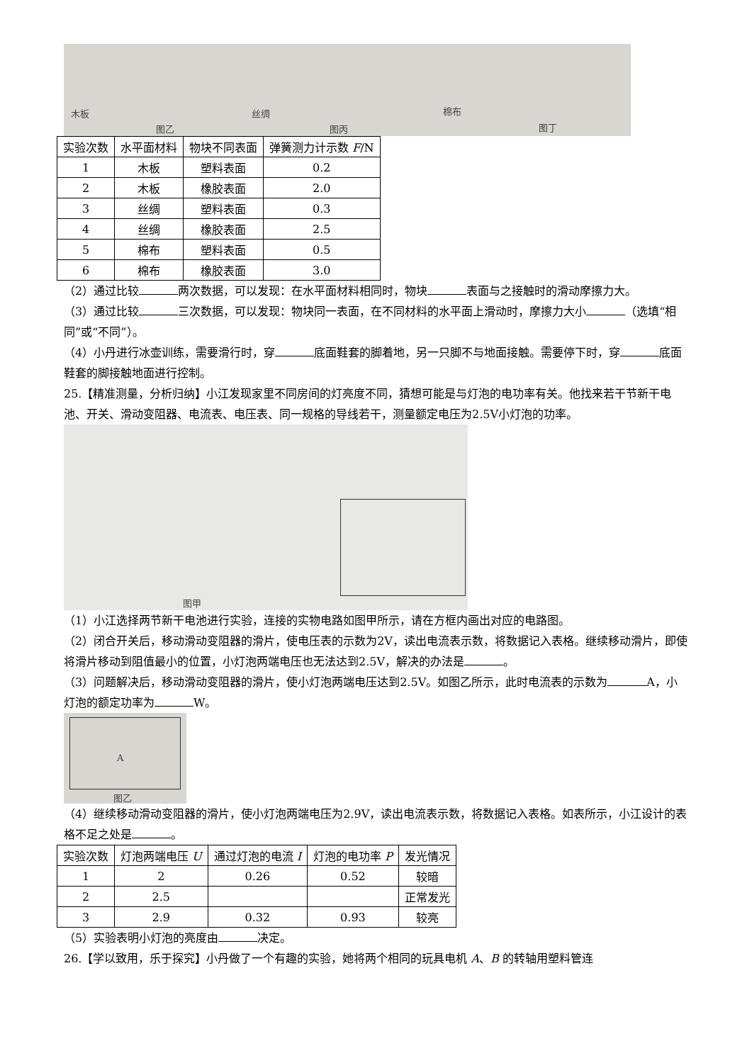木板
图乙
丝绸
图丙
棉布
图丁
| 实验次数 | 水平面材料 | 物块不同表面 | 弹簧测力计示数 F /N |
| --- | --- | --- | --- |
| 1 | 木板 | 塑料表面 | 0.2 |
| 2 | 木板 | 橡胶表面 | 2.0 |
| 3 | 丝绸 | 塑料表面 | 0.3 |
| 4 | 丝绸 | 橡胶表面 | 2.5 |
| 5 | 棉布 | 塑料表面 | 0.5 |
| 6 | 棉布 | 橡胶表面 | 3.0 |
（2）通过比较 两次数据，可以发现：在水平面材料相同时，物块 表面与之接触时的滑动摩擦力大。
（3）通过比较 三次数据，可以发现：物块同一表面，在不同材料的水平面上滑动时，摩擦力大小 （选填“相同”或“不同”）。
（4）小丹进行冰壶训练，需要滑行时，穿 底面鞋套的脚着地，另一只脚不与地面接触。需要停下时，穿 底面鞋套的脚接触地面进行控制。
25.【精准测量，分析归纳】小江发现家里不同房间的灯亮度不同，猜想可能是与灯泡的电功率有关。他找来若干节新干电池、开关、滑动变阻器、电流表、电压表、同一规格的导线若干，测量额定电压为2.5V小灯泡的功率。
图甲
（1）小江选择两节新干电池进行实验，连接的实物电路如图甲所示，请在方框内画出对应的电路图。
（2）闭合开关后，移动滑动变阻器的滑片，使电压表的示数为2V，读出电流表示数，将数据记入表格。继续移动滑片，即使将滑片移动到阻值最小的位置，小灯泡两端电压也无法达到2.5V，解决的办法是 。
（3）问题解决后，移动滑动变阻器的滑片，使小灯泡两端电压达到2.5V。如图乙所示，此时电流表的示数为 A，小灯泡的额定功率为 W。
A
图乙
（4）继续移动滑动变阻器的滑片，使小灯泡两端电压为2.9V，读出电流表示数，将数据记入表格。如表所示，小江设计的表格不足之处是 。
| 实验次数 | 灯泡两端电压 U | 通过灯泡的电流 I | 灯泡的电功率 P | 发光情况 |
| --- | --- | --- | --- | --- |
| 1 | 2 | 0.26 | 0.52 | 较暗 |
| 2 | 2.5 | | | 正常发光 |
| 3 | 2.9 | 0.32 | 0.93 | 较亮 |
（5）实验表明小灯泡的亮度由 决定。
26.【学以致用，乐于探究】小丹做了一个有趣的实验，她将两个相同的玩具电机 A、B 的转轴用塑料管连